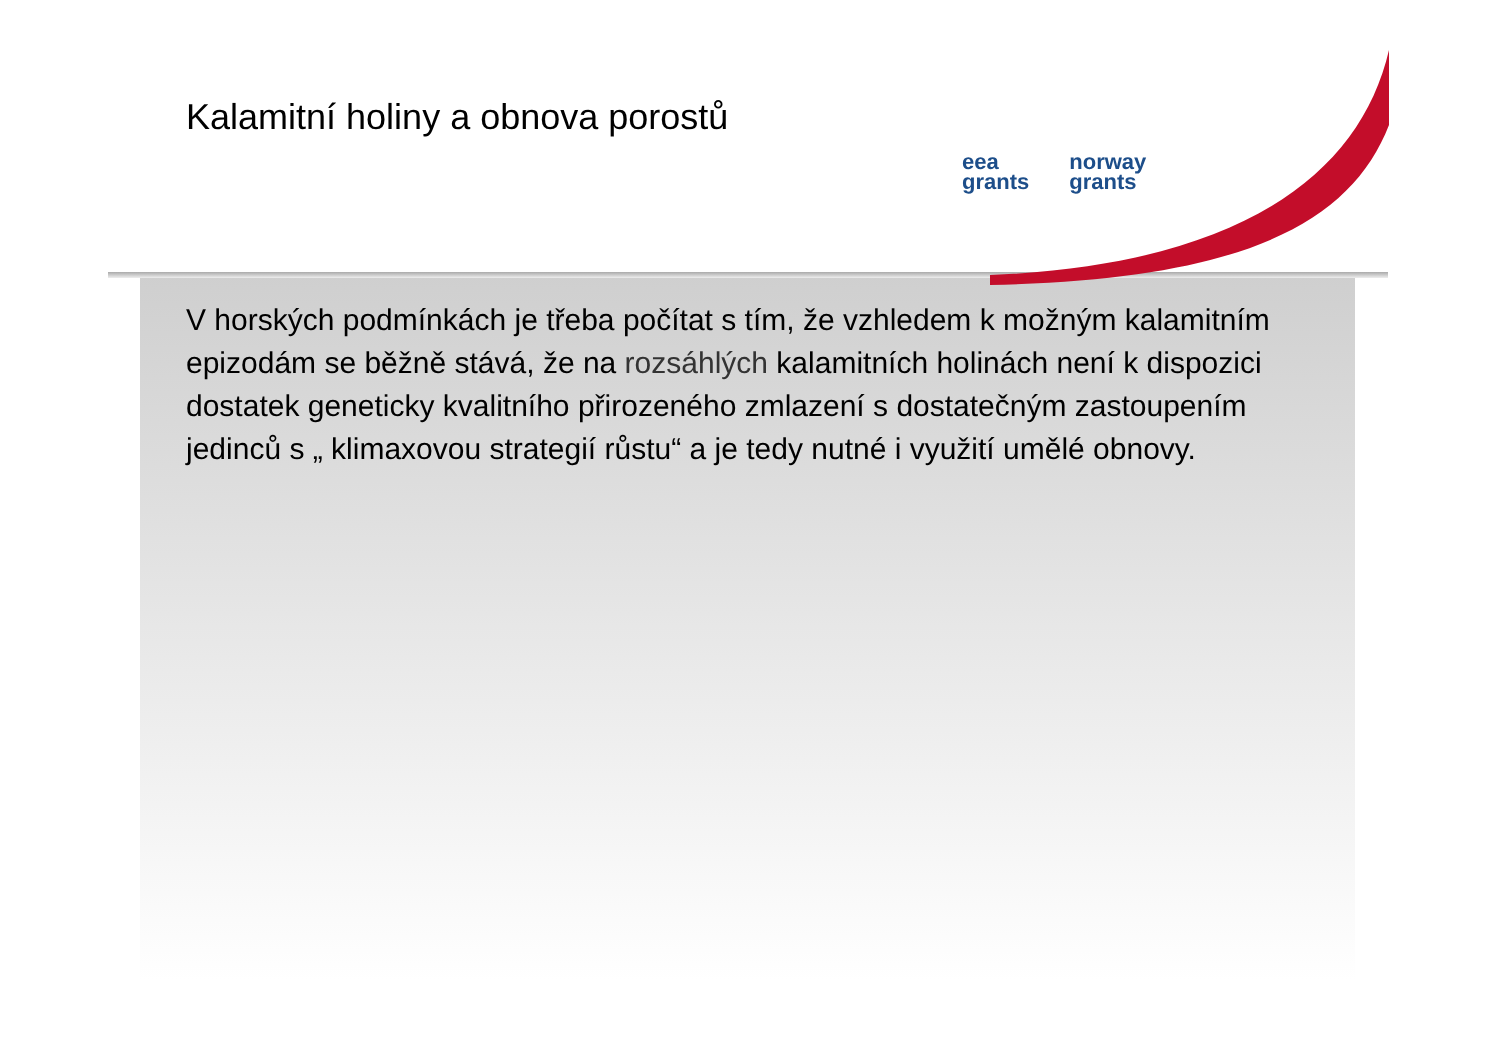Kalamitní holiny a obnova porostů
eea
grants
norway
grants
V horských podmínkách je třeba počítat s tím, že vzhledem k možným kalamitním epizodám se běžně stává, že na rozsáhlých kalamitních holinách není k dispozici dostatek geneticky kvalitního přirozeného zmlazení s dostatečným zastoupením jedinců s „ klimaxovou strategií růstu“ a je tedy nutné i využití umělé obnovy.